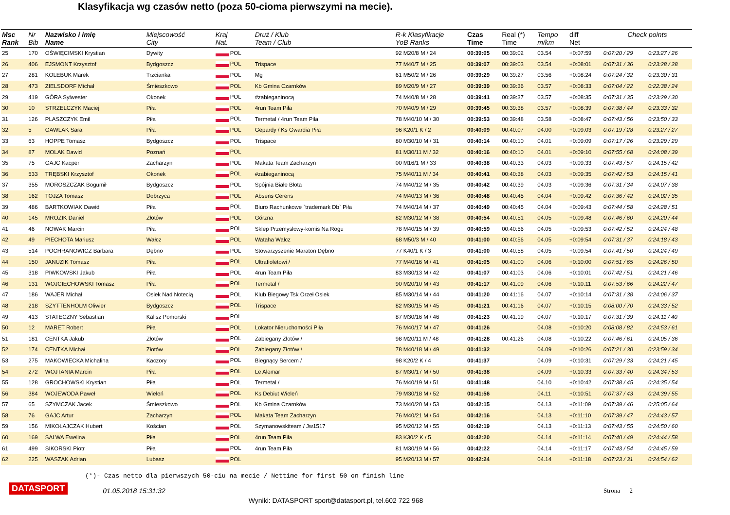Klasyfikacja wg czasów netto (poza 50-cioma pierwszymi na mecie).
| Msc Rank | Nr Bib | Nazwisko i imię Name | Miejscowość City | Kraj Nat. | Druż / Klub Team / Club | R-k Klasyfikacje YoB Ranks | Czas Time | Real (*) Time | Tempo m/km | diff Net | Check points | |
| --- | --- | --- | --- | --- | --- | --- | --- | --- | --- | --- | --- | --- |
| 25 | 170 | OŚWIĘCIMSKI Krystian | Dywity | POL | | 92 M20/8 M / 24 | 00:39:05 | 00:39:02 | 03.54 | +0:07:59 | 0:07:20 / 29 | 0:23:27 / 26 |
| 26 | 406 | EJSMONT Krzysztof | Bydgoszcz | POL | Trispace | 77 M40/7 M / 25 | 00:39:07 | 00:39:03 | 03.54 | +0:08:01 | 0:07:31 / 36 | 0:23:28 / 28 |
| 27 | 281 | KOLEBUK Marek | Trzcianka | POL | Mg | 61 M50/2 M / 26 | 00:39:29 | 00:39:27 | 03.56 | +0:08:24 | 0:07:24 / 32 | 0:23:30 / 31 |
| 28 | 473 | ZIELSDORF Michał | Śmieszkowo | POL | Kb Gmina Czarnków | 89 M20/9 M / 27 | 00:39:39 | 00:39:36 | 03.57 | +0:08:33 | 0:07:04 / 22 | 0:22:38 / 24 |
| 29 | 419 | GÓRA Sylwester | Okonek | POL | #zabieganinocą | 74 M40/8 M / 28 | 00:39:41 | 00:39:37 | 03.57 | +0:08:35 | 0:07:31 / 35 | 0:23:29 / 30 |
| 30 | 10 | STRZELCZYK Maciej | Piła | POL | 4run Team Piła | 70 M40/9 M / 29 | 00:39:45 | 00:39:38 | 03.57 | +0:08:39 | 0:07:38 / 44 | 0:23:33 / 32 |
| 31 | 126 | PLASZCZYK Emil | Piła | POL | Termetal / 4run Team Piła | 78 M40/10 M / 30 | 00:39:53 | 00:39:48 | 03.58 | +0:08:47 | 0:07:43 / 56 | 0:23:50 / 33 |
| 32 | 5 | GAWLAK Sara | Piła | POL | Gepardy / Ks Gwardia Piła | 96 K20/1 K / 2 | 00:40:09 | 00:40:07 | 04.00 | +0:09:03 | 0:07:19 / 28 | 0:23:27 / 27 |
| 33 | 63 | HOPPE Tomasz | Bydgoszcz | POL | Trispace | 80 M30/10 M / 31 | 00:40:14 | 00:40:10 | 04.01 | +0:09:09 | 0:07:17 / 26 | 0:23:29 / 29 |
| 34 | 87 | MOLAK Dawid | Poznań | POL | | 81 M30/11 M / 32 | 00:40:16 | 00:40:10 | 04.01 | +0:09:10 | 0:07:55 / 68 | 0:24:08 / 39 |
| 35 | 75 | GAJC Kacper | Zacharzyn | POL | Makata Team Zacharzyn | 00 M16/1 M / 33 | 00:40:38 | 00:40:33 | 04.03 | +0:09:33 | 0:07:43 / 57 | 0:24:15 / 42 |
| 36 | 533 | TRĘBSKI Krzysztof | Okonek | POL | #zabieganinocą | 75 M40/11 M / 34 | 00:40:41 | 00:40:38 | 04.03 | +0:09:35 | 0:07:42 / 53 | 0:24:15 / 41 |
| 37 | 355 | MOROSZCZAK Bogumił | Bydgoszcz | POL | Spójnia Białe Błota | 74 M40/12 M / 35 | 00:40:42 | 00:40:39 | 04.03 | +0:09:36 | 0:07:31 / 34 | 0:24:07 / 38 |
| 38 | 162 | TOJZA Tomasz | Dobrzyca | POL | Absens Cerens | 74 M40/13 M / 36 | 00:40:48 | 00:40:45 | 04.04 | +0:09:42 | 0:07:36 / 42 | 0:24:02 / 35 |
| 39 | 486 | BARTKOWIAK Dawid | Piła | POL | Biuro Rachunkowe `trademark Db` Piła | 74 M40/14 M / 37 | 00:40:49 | 00:40:45 | 04.04 | +0:09:43 | 0:07:44 / 58 | 0:24:28 / 51 |
| 40 | 145 | MROZIK Daniel | Złotów | POL | Górzna | 82 M30/12 M / 38 | 00:40:54 | 00:40:51 | 04.05 | +0:09:48 | 0:07:46 / 60 | 0:24:20 / 44 |
| 41 | 46 | NOWAK Marcin | Piła | POL | Sklep Przemysłowy-komis Na Rogu | 78 M40/15 M / 39 | 00:40:59 | 00:40:56 | 04.05 | +0:09:53 | 0:07:42 / 52 | 0:24:24 / 48 |
| 42 | 49 | PIECHOTA Mariusz | Wałcz | POL | Wataha Wałcz | 68 M50/3 M / 40 | 00:41:00 | 00:40:56 | 04.05 | +0:09:54 | 0:07:31 / 37 | 0:24:18 / 43 |
| 43 | 514 | POCHRANOWICZ Barbara | Dębno | POL | Stowarzyszenie Maraton Dębno | 77 K40/1 K / 3 | 00:41:00 | 00:40:58 | 04.05 | +0:09:54 | 0:07:41 / 50 | 0:24:24 / 49 |
| 44 | 150 | JANUZIK Tomasz | Piła | POL | Ultrafioletowi / | 77 M40/16 M / 41 | 00:41:05 | 00:41:00 | 04.06 | +0:10:00 | 0:07:51 / 65 | 0:24:26 / 50 |
| 45 | 318 | PIWKOWSKI Jakub | Piła | POL | 4run Team Piła | 83 M30/13 M / 42 | 00:41:07 | 00:41:03 | 04.06 | +0:10:01 | 0:07:42 / 51 | 0:24:21 / 46 |
| 46 | 131 | WOJCIECHOWSKI Tomasz | Piła | POL | Termetal / | 90 M20/10 M / 43 | 00:41:17 | 00:41:09 | 04.06 | +0:10:11 | 0:07:53 / 66 | 0:24:22 / 47 |
| 47 | 186 | WAJER Michał | Osiek Nad Notecią | POL | Klub Biegowy Tsk Orzeł Osiek | 85 M30/14 M / 44 | 00:41:20 | 00:41:16 | 04.07 | +0:10:14 | 0:07:31 / 38 | 0:24:06 / 37 |
| 48 | 218 | SZYTTENHOLM Oliwier | Bydgoszcz | POL | Trispace | 82 M30/15 M / 45 | 00:41:21 | 00:41:16 | 04.07 | +0:10:15 | 0:08:00 / 70 | 0:24:33 / 52 |
| 49 | 413 | STATECZNY Sebastian | Kalisz Pomorski | POL | | 87 M30/16 M / 46 | 00:41:23 | 00:41:19 | 04.07 | +0:10:17 | 0:07:31 / 39 | 0:24:11 / 40 |
| 50 | 12 | MARET Robert | Piła | POL | Lokator Nieruchomości Piła | 76 M40/17 M / 47 | 00:41:26 | | 04.08 | +0:10:20 | 0:08:08 / 82 | 0:24:53 / 61 |
| 51 | 181 | CENTKA Jakub | Złotów | POL | Zabiegany Złotów / | 98 M20/11 M / 48 | 00:41:28 | 00:41:26 | 04.08 | +0:10:22 | 0:07:46 / 61 | 0:24:05 / 36 |
| 52 | 174 | CENTKA Michał | Złotów | POL | Zabiegany Złotów / | 78 M40/18 M / 49 | 00:41:32 | | 04.09 | +0:10:26 | 0:07:21 / 30 | 0:23:59 / 34 |
| 53 | 275 | MAKOWIECKA Michalina | Kaczory | POL | Biegnący Sercem / | 98 K20/2 K / 4 | 00:41:37 | | 04.09 | +0:10:31 | 0:07:29 / 33 | 0:24:21 / 45 |
| 54 | 272 | WOJTANIA Marcin | Piła | POL | Le Alemar | 87 M30/17 M / 50 | 00:41:38 | | 04.09 | +0:10:33 | 0:07:33 / 40 | 0:24:34 / 53 |
| 55 | 128 | GROCHOWSKI Krystian | Piła | POL | Termetal / | 76 M40/19 M / 51 | 00:41:48 | | 04.10 | +0:10:42 | 0:07:38 / 45 | 0:24:35 / 54 |
| 56 | 384 | WOJEWODA Paweł | Wieleń | POL | Ks Debiut Wieleń | 79 M30/18 M / 52 | 00:41:56 | | 04.11 | +0:10:51 | 0:07:37 / 43 | 0:24:39 / 55 |
| 57 | 65 | SZYMCZAK Jacek | Śmieszkowo | POL | Kb Gmina Czarnków | 73 M40/20 M / 53 | 00:42:15 | | 04.13 | +0:11:09 | 0:07:39 / 46 | 0:25:05 / 64 |
| 58 | 76 | GAJC Artur | Zacharzyn | POL | Makata Team Zacharzyn | 76 M40/21 M / 54 | 00:42:16 | | 04.13 | +0:11:10 | 0:07:39 / 47 | 0:24:43 / 57 |
| 59 | 156 | MIKOŁAJCZAK Hubert | Kościan | POL | Szymanowskiteam / Jw1517 | 95 M20/12 M / 55 | 00:42:19 | | 04.13 | +0:11:13 | 0:07:43 / 55 | 0:24:50 / 60 |
| 60 | 169 | SALWA Ewelina | Piła | POL | 4run Team Piła | 83 K30/2 K / 5 | 00:42:20 | | 04.14 | +0:11:14 | 0:07:40 / 49 | 0:24:44 / 58 |
| 61 | 499 | SIKORSKI Piotr | Piła | POL | 4run Team Piła | 81 M30/19 M / 56 | 00:42:22 | | 04.14 | +0:11:17 | 0:07:43 / 54 | 0:24:45 / 59 |
| 62 | 225 | WASZAK Adrian | Lubasz | POL | | 95 M20/13 M / 57 | 00:42:24 | | 04.14 | +0:11:18 | 0:07:23 / 31 | 0:24:54 / 62 |
(*)- Czas netto dla pierwszych 50-ciu na mecie / Nettime for first 50 on finish line
DATASPORT 01.05.2018 15:31:32 Strona 2
Wyniki: DATASPORT sport@datasport.pl, tel.602 722 968